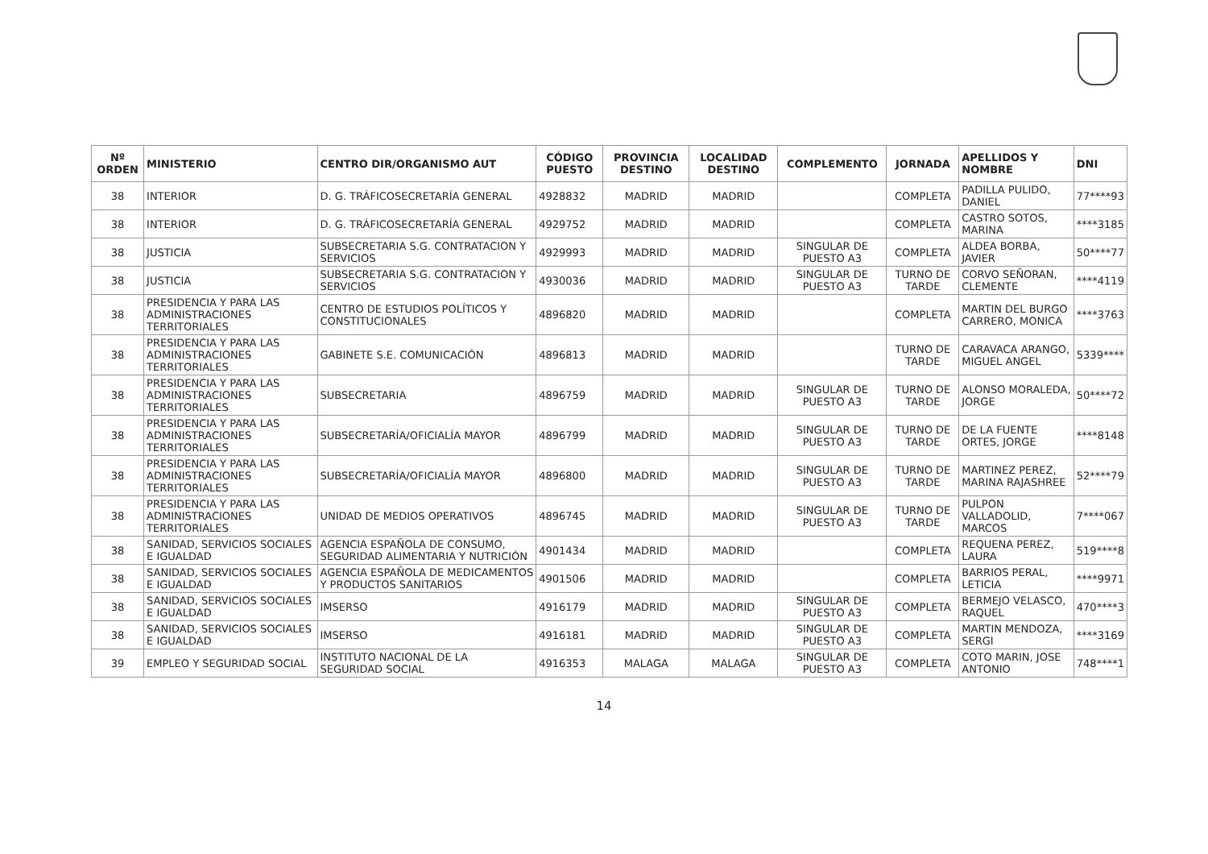| Nº ORDEN | MINISTERIO | CENTRO DIR/ORGANISMO AUT | CÓDIGO PUESTO | PROVINCIA DESTINO | LOCALIDAD DESTINO | COMPLEMENTO | JORNADA | APELLIDOS Y NOMBRE | DNI |
| --- | --- | --- | --- | --- | --- | --- | --- | --- | --- |
| 38 | INTERIOR | D. G. TRÁFICOSECRETARÍA GENERAL | 4928832 | MADRID | MADRID | | COMPLETA | PADILLA PULIDO, DANIEL | 77****93 |
| 38 | INTERIOR | D. G. TRÁFICOSECRETARÍA GENERAL | 4929752 | MADRID | MADRID | | COMPLETA | CASTRO SOTOS, MARINA | ****3185 |
| 38 | JUSTICIA | SUBSECRETARIA S.G. CONTRATACION Y SERVICIOS | 4929993 | MADRID | MADRID | SINGULAR DE PUESTO A3 | COMPLETA | ALDEA BORBA, JAVIER | 50****77 |
| 38 | JUSTICIA | SUBSECRETARIA S.G. CONTRATACION Y SERVICIOS | 4930036 | MADRID | MADRID | SINGULAR DE PUESTO A3 | TURNO DE TARDE | CORVO SEÑORAN, CLEMENTE | ****4119 |
| 38 | PRESIDENCIA Y PARA LAS ADMINISTRACIONES TERRITORIALES | CENTRO DE ESTUDIOS POLÍTICOS Y CONSTITUCIONALES | 4896820 | MADRID | MADRID | | COMPLETA | MARTIN DEL BURGO CARRERO, MONICA | ****3763 |
| 38 | PRESIDENCIA Y PARA LAS ADMINISTRACIONES TERRITORIALES | GABINETE S.E. COMUNICACIÓN | 4896813 | MADRID | MADRID | | TURNO DE TARDE | CARAVACA ARANGO, MIGUEL ANGEL | 5339**** |
| 38 | PRESIDENCIA Y PARA LAS ADMINISTRACIONES TERRITORIALES | SUBSECRETARIA | 4896759 | MADRID | MADRID | SINGULAR DE PUESTO A3 | TURNO DE TARDE | ALONSO MORALEDA, JORGE | 50****72 |
| 38 | PRESIDENCIA Y PARA LAS ADMINISTRACIONES TERRITORIALES | SUBSECRETARÍA/OFICIALÍA MAYOR | 4896799 | MADRID | MADRID | SINGULAR DE PUESTO A3 | TURNO DE TARDE | DE LA FUENTE ORTES, JORGE | ****8148 |
| 38 | PRESIDENCIA Y PARA LAS ADMINISTRACIONES TERRITORIALES | SUBSECRETARÍA/OFICIALÍA MAYOR | 4896800 | MADRID | MADRID | SINGULAR DE PUESTO A3 | TURNO DE TARDE | MARTINEZ PEREZ, MARINA RAJASHREE | 52****79 |
| 38 | PRESIDENCIA Y PARA LAS ADMINISTRACIONES TERRITORIALES | UNIDAD DE MEDIOS OPERATIVOS | 4896745 | MADRID | MADRID | SINGULAR DE PUESTO A3 | TURNO DE TARDE | PULPON VALLADOLID, MARCOS | 7****067 |
| 38 | SANIDAD, SERVICIOS SOCIALES E IGUALDAD | AGENCIA ESPAÑOLA DE CONSUMO, SEGURIDAD ALIMENTARIA Y NUTRICIÓN | 4901434 | MADRID | MADRID | | COMPLETA | REQUENA PEREZ, LAURA | 519****8 |
| 38 | SANIDAD, SERVICIOS SOCIALES E IGUALDAD | AGENCIA ESPAÑOLA DE MEDICAMENTOS Y PRODUCTOS SANITARIOS | 4901506 | MADRID | MADRID | | COMPLETA | BARRIOS PERAL, LETICIA | ****9971 |
| 38 | SANIDAD, SERVICIOS SOCIALES E IGUALDAD | IMSERSO | 4916179 | MADRID | MADRID | SINGULAR DE PUESTO A3 | COMPLETA | BERMEJO VELASCO, RAQUEL | 470****3 |
| 38 | SANIDAD, SERVICIOS SOCIALES E IGUALDAD | IMSERSO | 4916181 | MADRID | MADRID | SINGULAR DE PUESTO A3 | COMPLETA | MARTIN MENDOZA, SERGI | ****3169 |
| 39 | EMPLEO Y SEGURIDAD SOCIAL | INSTITUTO NACIONAL DE LA SEGURIDAD SOCIAL | 4916353 | MALAGA | MALAGA | SINGULAR DE PUESTO A3 | COMPLETA | COTO MARIN, JOSE ANTONIO | 748****1 |
14